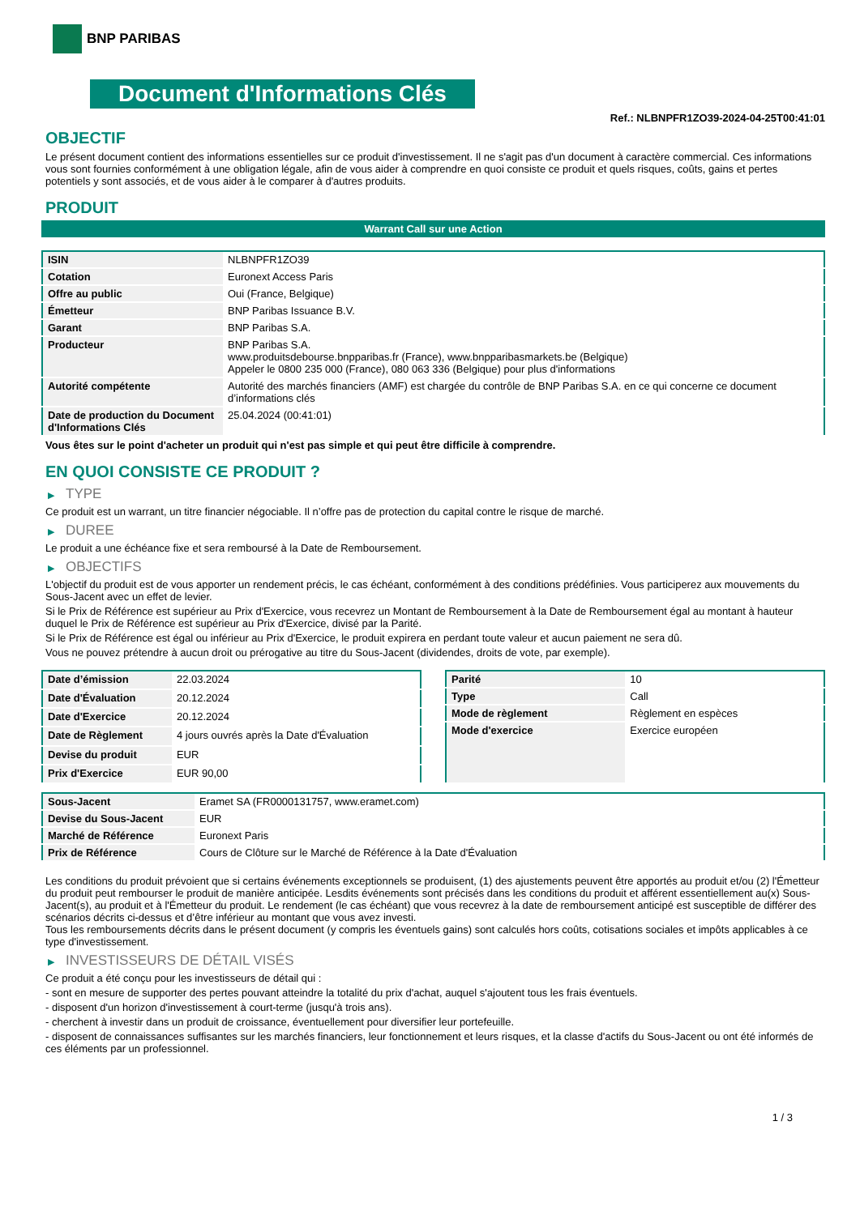BNP PARIBAS
Document d'Informations Clés
Ref.: NLBNPFR1ZO39-2024-04-25T00:41:01
OBJECTIF
Le présent document contient des informations essentielles sur ce produit d'investissement. Il ne s'agit pas d'un document à caractère commercial. Ces informations vous sont fournies conformément à une obligation légale, afin de vous aider à comprendre en quoi consiste ce produit et quels risques, coûts, gains et pertes potentiels y sont associés, et de vous aider à le comparer à d'autres produits.
PRODUIT
Warrant Call sur une Action
| ISIN | NLBNPFR1ZO39 |
| Cotation | Euronext Access Paris |
| Offre au public | Oui (France, Belgique) |
| Émetteur | BNP Paribas Issuance B.V. |
| Garant | BNP Paribas S.A. |
| Producteur | BNP Paribas S.A. www.produitsdebourse.bnpparibas.fr (France), www.bnpparibasmarkets.be (Belgique) Appeler le 0800 235 000 (France), 080 063 336 (Belgique) pour plus d'informations |
| Autorité compétente | Autorité des marchés financiers (AMF) est chargée du contrôle de BNP Paribas S.A. en ce qui concerne ce document d’informations clés |
| Date de production du Document d'Informations Clés | 25.04.2024 (00:41:01) |
Vous êtes sur le point d'acheter un produit qui n'est pas simple et qui peut être difficile à comprendre.
EN QUOI CONSISTE CE PRODUIT ?
▶ TYPE
Ce produit est un warrant, un titre financier négociable. Il n’offre pas de protection du capital contre le risque de marché.
▶ DUREE
Le produit a une échéance fixe et sera remboursé à la Date de Remboursement.
▶ OBJECTIFS
L'objectif du produit est de vous apporter un rendement précis, le cas échéant, conformément à des conditions prédéfinies. Vous participerez aux mouvements du Sous-Jacent avec un effet de levier.
Si le Prix de Référence est supérieur au Prix d'Exercice, vous recevrez un Montant de Remboursement à la Date de Remboursement égal au montant à hauteur duquel le Prix de Référence est supérieur au Prix d'Exercice, divisé par la Parité.
Si le Prix de Référence est égal ou inférieur au Prix d'Exercice, le produit expirera en perdant toute valeur et aucun paiement ne sera dû.
Vous ne pouvez prétendre à aucun droit ou prérogative au titre du Sous-Jacent (dividendes, droits de vote, par exemple).
| Date d’émission | 22.03.2024 |
| Date d'Évaluation | 20.12.2024 |
| Date d'Exercice | 20.12.2024 |
| Date de Règlement | 4 jours ouvrés après la Date d'Évaluation |
| Devise du produit | EUR |
| Prix d'Exercice | EUR 90,00 |
| Parité | 10 |
| Type | Call |
| Mode de règlement | Règlement en espèces |
| Mode d'exercice | Exercice européen |
| Sous-Jacent | Eramet SA (FR0000131757, www.eramet.com) |
| Devise du Sous-Jacent | EUR |
| Marché de Référence | Euronext Paris |
| Prix de Référence | Cours de Clôture sur le Marché de Référence à la Date d'Évaluation |
Les conditions du produit prévoient que si certains événements exceptionnels se produisent, (1) des ajustements peuvent être apportés au produit et/ou (2) l'Émetteur du produit peut rembourser le produit de manière anticipée. Lesdits événements sont précisés dans les conditions du produit et afférent essentiellement au(x) Sous-Jacent(s), au produit et à l'Émetteur du produit. Le rendement (le cas échéant) que vous recevrez à la date de remboursement anticipé est susceptible de différer des scénarios décrits ci-dessus et d’être inférieur au montant que vous avez investi.
Tous les remboursements décrits dans le présent document (y compris les éventuels gains) sont calculés hors coûts, cotisations sociales et impôts applicables à ce type d'investissement.
▶ INVESTISSEURS DE DÉTAIL VISÉS
Ce produit a été conçu pour les investisseurs de détail qui :
- sont en mesure de supporter des pertes pouvant atteindre la totalité du prix d'achat, auquel s'ajoutent tous les frais éventuels.
- disposent d'un horizon d'investissement à court-terme (jusqu'à trois ans).
- cherchent à investir dans un produit de croissance, éventuellement pour diversifier leur portefeuille.
- disposent de connaissances suffisantes sur les marchés financiers, leur fonctionnement et leurs risques, et la classe d'actifs du Sous-Jacent ou ont été informés de ces éléments par un professionnel.
1 / 3